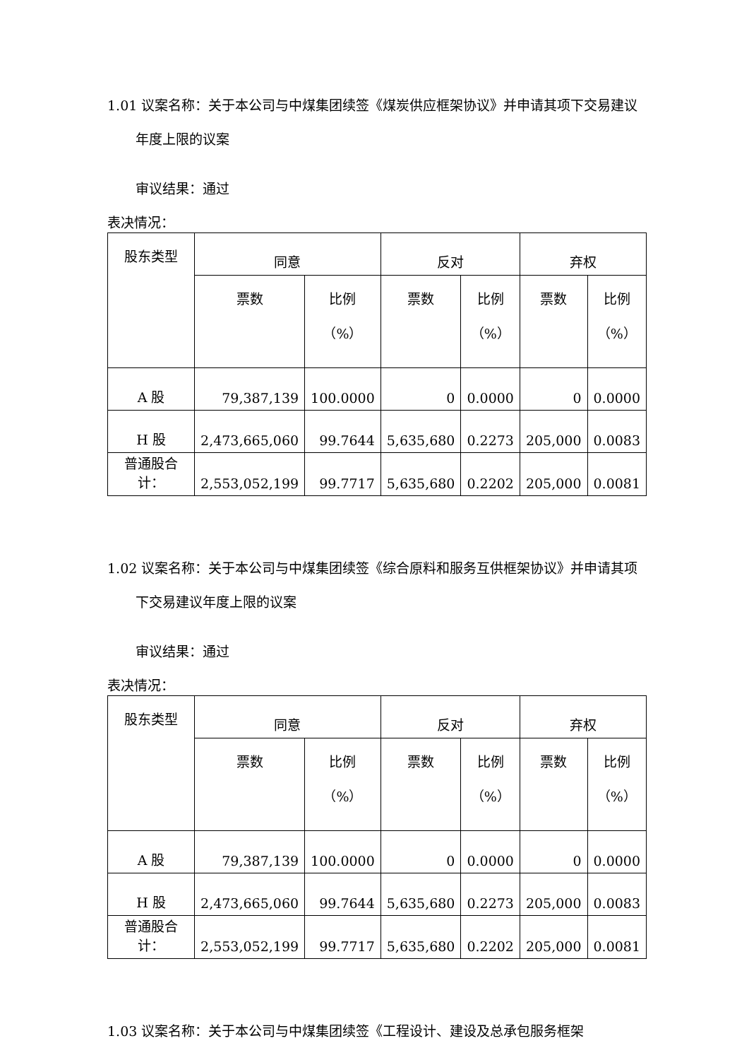1.01 议案名称：关于本公司与中煤集团续签《煤炭供应框架协议》并申请其项下交易建议年度上限的议案
审议结果：通过
表决情况：
| 股东类型 | 同意 | | 反对 | | 弃权 | |
| | 票数 | 比例 （%） | 票数 | 比例 （%） | 票数 | 比例 （%） |
| A 股 | 79,387,139 | 100.0000 | 0 | 0.0000 | 0 | 0.0000 |
| H 股 | 2,473,665,060 | 99.7644 | 5,635,680 | 0.2273 | 205,000 | 0.0083 |
| 普通股合计： | 2,553,052,199 | 99.7717 | 5,635,680 | 0.2202 | 205,000 | 0.0081 |
1.02 议案名称：关于本公司与中煤集团续签《综合原料和服务互供框架协议》并申请其项下交易建议年度上限的议案
审议结果：通过
表决情况：
| 股东类型 | 同意 | | 反对 | | 弃权 | |
| | 票数 | 比例 （%） | 票数 | 比例 （%） | 票数 | 比例 （%） |
| A 股 | 79,387,139 | 100.0000 | 0 | 0.0000 | 0 | 0.0000 |
| H 股 | 2,473,665,060 | 99.7644 | 5,635,680 | 0.2273 | 205,000 | 0.0083 |
| 普通股合计： | 2,553,052,199 | 99.7717 | 5,635,680 | 0.2202 | 205,000 | 0.0081 |
1.03 议案名称：关于本公司与中煤集团续签《工程设计、建设及总承包服务框架